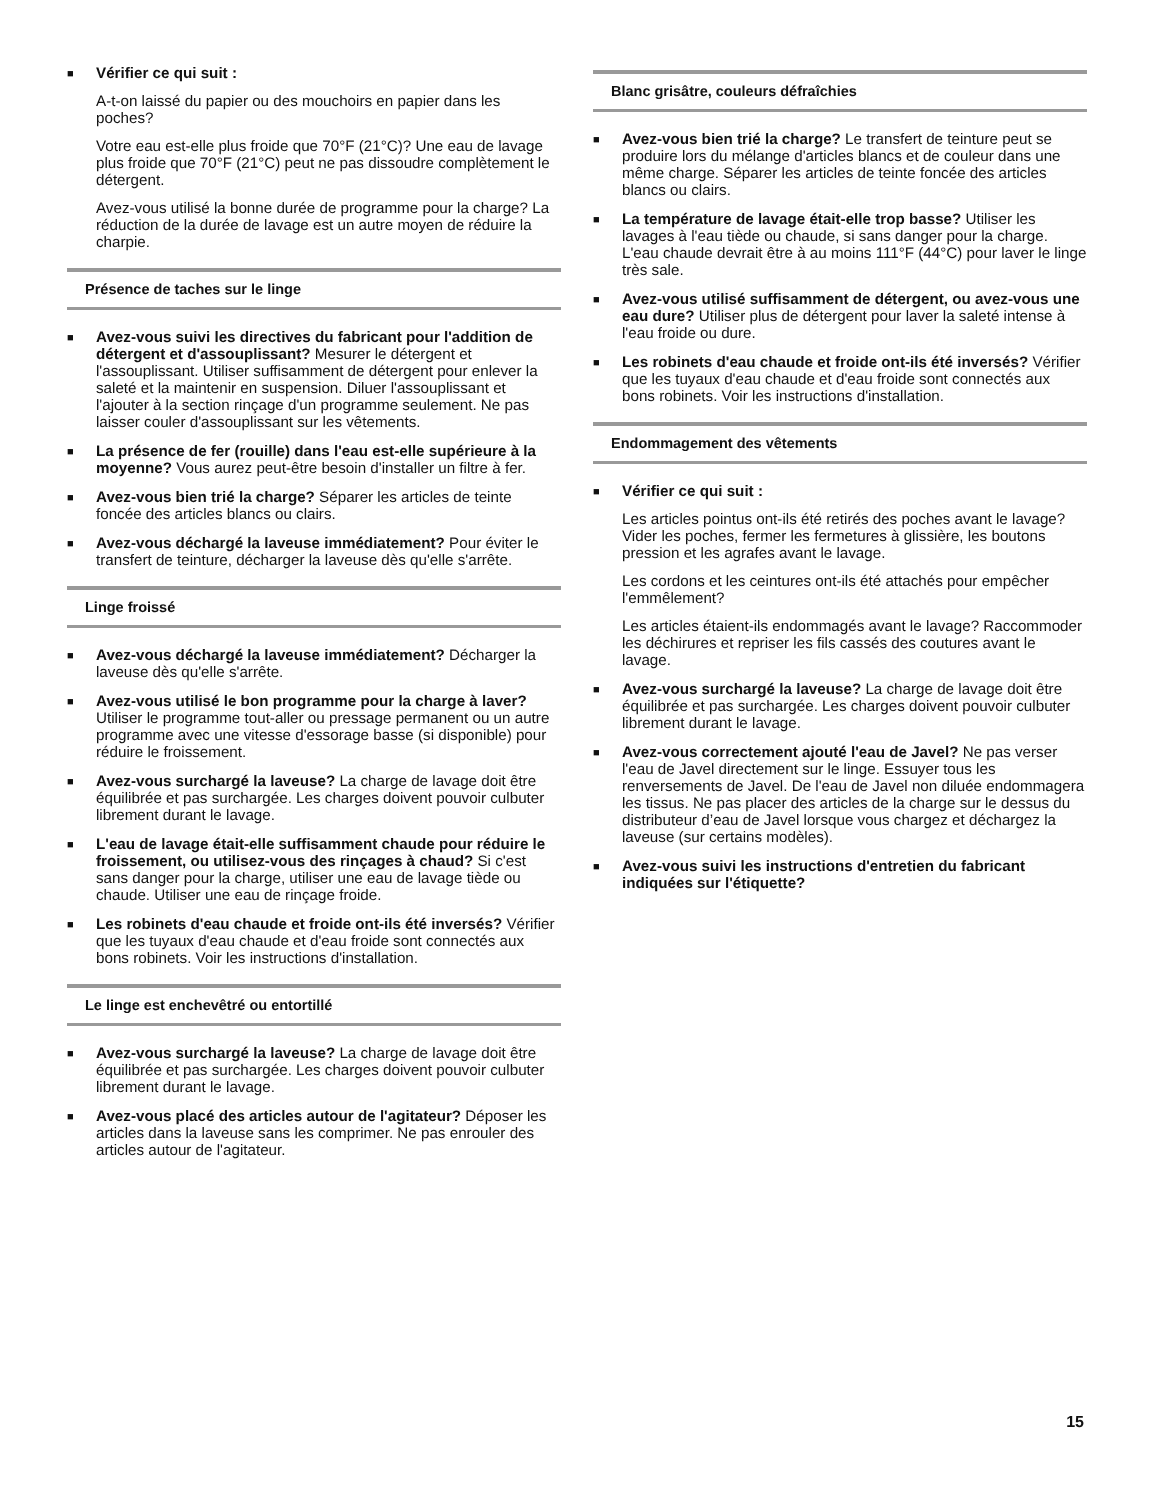■
Vérifier ce qui suit :
A-t-on laissé du papier ou des mouchoirs en papier dans les poches?
Votre eau est-elle plus froide que 70°F (21°C)? Une eau de lavage plus froide que 70°F (21°C) peut ne pas dissoudre complètement le détergent.
Avez-vous utilisé la bonne durée de programme pour la charge? La réduction de la durée de lavage est un autre moyen de réduire la charpie.
Présence de taches sur le linge
■
Avez-vous suivi les directives du fabricant pour l'addition de détergent et d'assouplissant? Mesurer le détergent et l'assouplissant. Utiliser suffisamment de détergent pour enlever la saleté et la maintenir en suspension. Diluer l'assouplissant et l'ajouter à la section rinçage d'un programme seulement. Ne pas laisser couler d'assouplissant sur les vêtements.
■
La présence de fer (rouille) dans l'eau est-elle supérieure à la moyenne? Vous aurez peut-être besoin d'installer un filtre à fer.
■
Avez-vous bien trié la charge? Séparer les articles de teinte foncée des articles blancs ou clairs.
■
Avez-vous déchargé la laveuse immédiatement? Pour éviter le transfert de teinture, décharger la laveuse dès qu'elle s'arrête.
Linge froissé
■
Avez-vous déchargé la laveuse immédiatement? Décharger la laveuse dès qu'elle s'arrête.
■
Avez-vous utilisé le bon programme pour la charge à laver? Utiliser le programme tout-aller ou pressage permanent ou un autre programme avec une vitesse d'essorage basse (si disponible) pour réduire le froissement.
■
Avez-vous surchargé la laveuse? La charge de lavage doit être équilibrée et pas surchargée. Les charges doivent pouvoir culbuter librement durant le lavage.
■
L'eau de lavage était-elle suffisamment chaude pour réduire le froissement, ou utilisez-vous des rinçages à chaud? Si c'est sans danger pour la charge, utiliser une eau de lavage tiède ou chaude. Utiliser une eau de rinçage froide.
■
Les robinets d'eau chaude et froide ont-ils été inversés? Vérifier que les tuyaux d'eau chaude et d'eau froide sont connectés aux bons robinets. Voir les instructions d'installation.
Le linge est enchevêtré ou entortillé
■
Avez-vous surchargé la laveuse? La charge de lavage doit être équilibrée et pas surchargée. Les charges doivent pouvoir culbuter librement durant le lavage.
■
Avez-vous placé des articles autour de l'agitateur? Déposer les articles dans la laveuse sans les comprimer. Ne pas enrouler des articles autour de l'agitateur.
Blanc grisâtre, couleurs défraîchies
■
Avez-vous bien trié la charge? Le transfert de teinture peut se produire lors du mélange d'articles blancs et de couleur dans une même charge. Séparer les articles de teinte foncée des articles blancs ou clairs.
■
La température de lavage était-elle trop basse? Utiliser les lavages à l'eau tiède ou chaude, si sans danger pour la charge. L'eau chaude devrait être à au moins 111°F (44°C) pour laver le linge très sale.
■
Avez-vous utilisé suffisamment de détergent, ou avez-vous une eau dure? Utiliser plus de détergent pour laver la saleté intense à l'eau froide ou dure.
■
Les robinets d'eau chaude et froide ont-ils été inversés? Vérifier que les tuyaux d'eau chaude et d'eau froide sont connectés aux bons robinets. Voir les instructions d'installation.
Endommagement des vêtements
■
Vérifier ce qui suit :
Les articles pointus ont-ils été retirés des poches avant le lavage? Vider les poches, fermer les fermetures à glissière, les boutons pression et les agrafes avant le lavage.
Les cordons et les ceintures ont-ils été attachés pour empêcher l'emmêlement?
Les articles étaient-ils endommagés avant le lavage? Raccommoder les déchirures et repriser les fils cassés des coutures avant le lavage.
■
Avez-vous surchargé la laveuse? La charge de lavage doit être équilibrée et pas surchargée. Les charges doivent pouvoir culbuter librement durant le lavage.
■
Avez-vous correctement ajouté l'eau de Javel? Ne pas verser l'eau de Javel directement sur le linge. Essuyer tous les renversements de Javel. De l'eau de Javel non diluée endommagera les tissus. Ne pas placer des articles de la charge sur le dessus du distributeur d’eau de Javel lorsque vous chargez et déchargez la laveuse (sur certains modèles).
■
Avez-vous suivi les instructions d'entretien du fabricant indiquées sur l'étiquette?
15